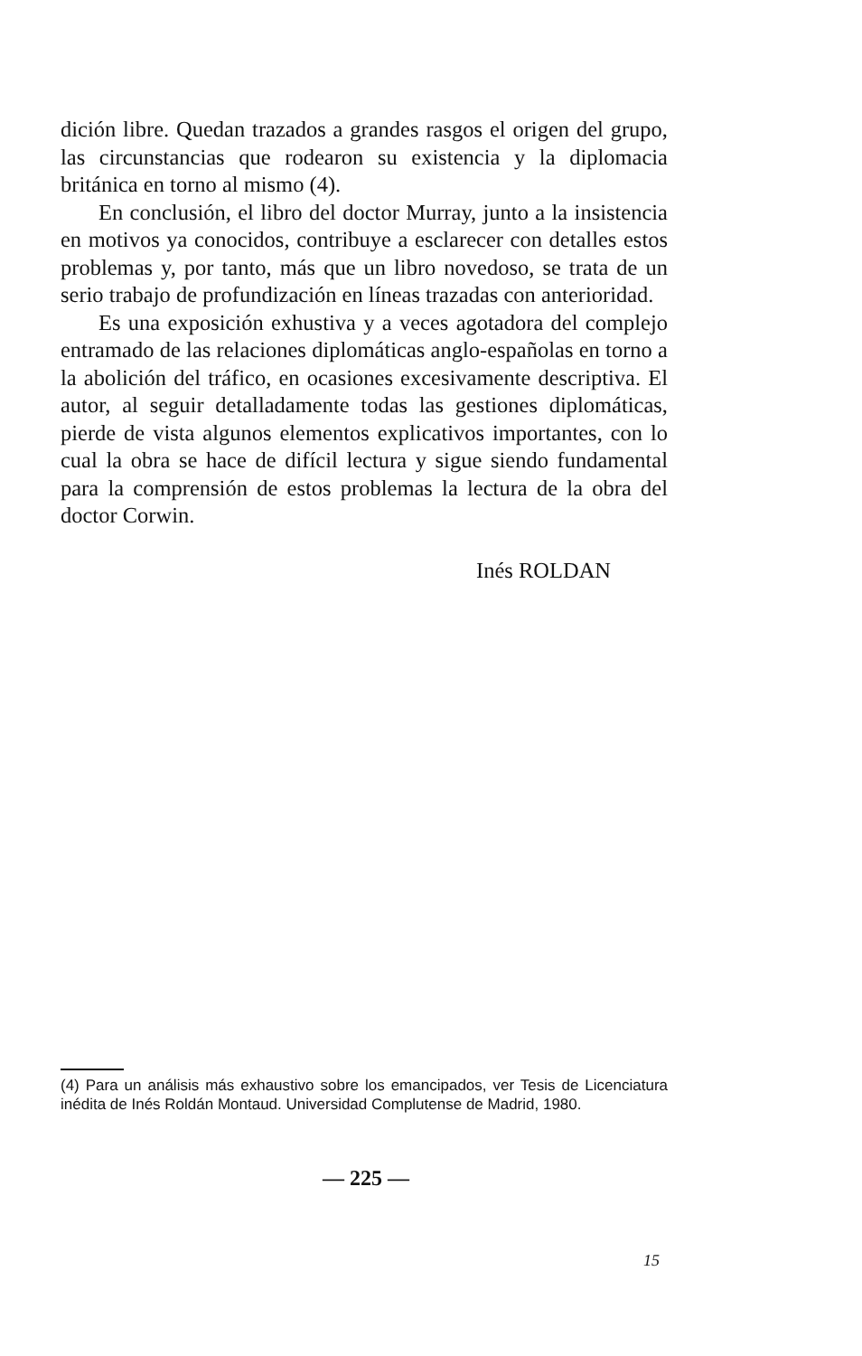dición libre. Quedan trazados a grandes rasgos el origen del grupo, las circunstancias que rodearon su existencia y la diplomacia británica en torno al mismo (4).
En conclusión, el libro del doctor Murray, junto a la insistencia en motivos ya conocidos, contribuye a esclarecer con detalles estos problemas y, por tanto, más que un libro novedoso, se trata de un serio trabajo de profundización en líneas trazadas con anterioridad.
Es una exposición exhustiva y a veces agotadora del complejo entramado de las relaciones diplomáticas anglo-españolas en torno a la abolición del tráfico, en ocasiones excesivamente descriptiva. El autor, al seguir detalladamente todas las gestiones diplomáticas, pierde de vista algunos elementos explicativos importantes, con lo cual la obra se hace de difícil lectura y sigue siendo fundamental para la comprensión de estos problemas la lectura de la obra del doctor Corwin.
Inés ROLDAN
(4) Para un análisis más exhaustivo sobre los emancipados, ver Tesis de Licenciatura inédita de Inés Roldán Montaud. Universidad Complutense de Madrid, 1980.
— 225 —
15